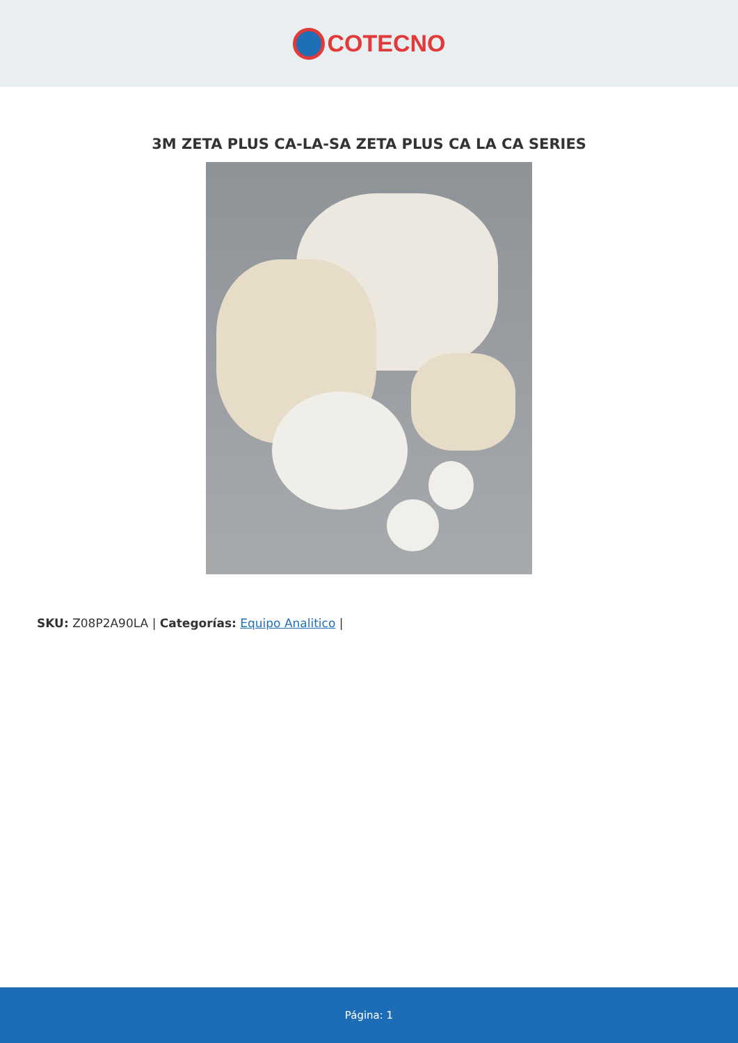COTECNO
3M ZETA PLUS CA-LA-SA ZETA PLUS CA LA CA SERIES
SKU: Z08P2A90LA | Categorías: Equipo Analitico |
Página: 1